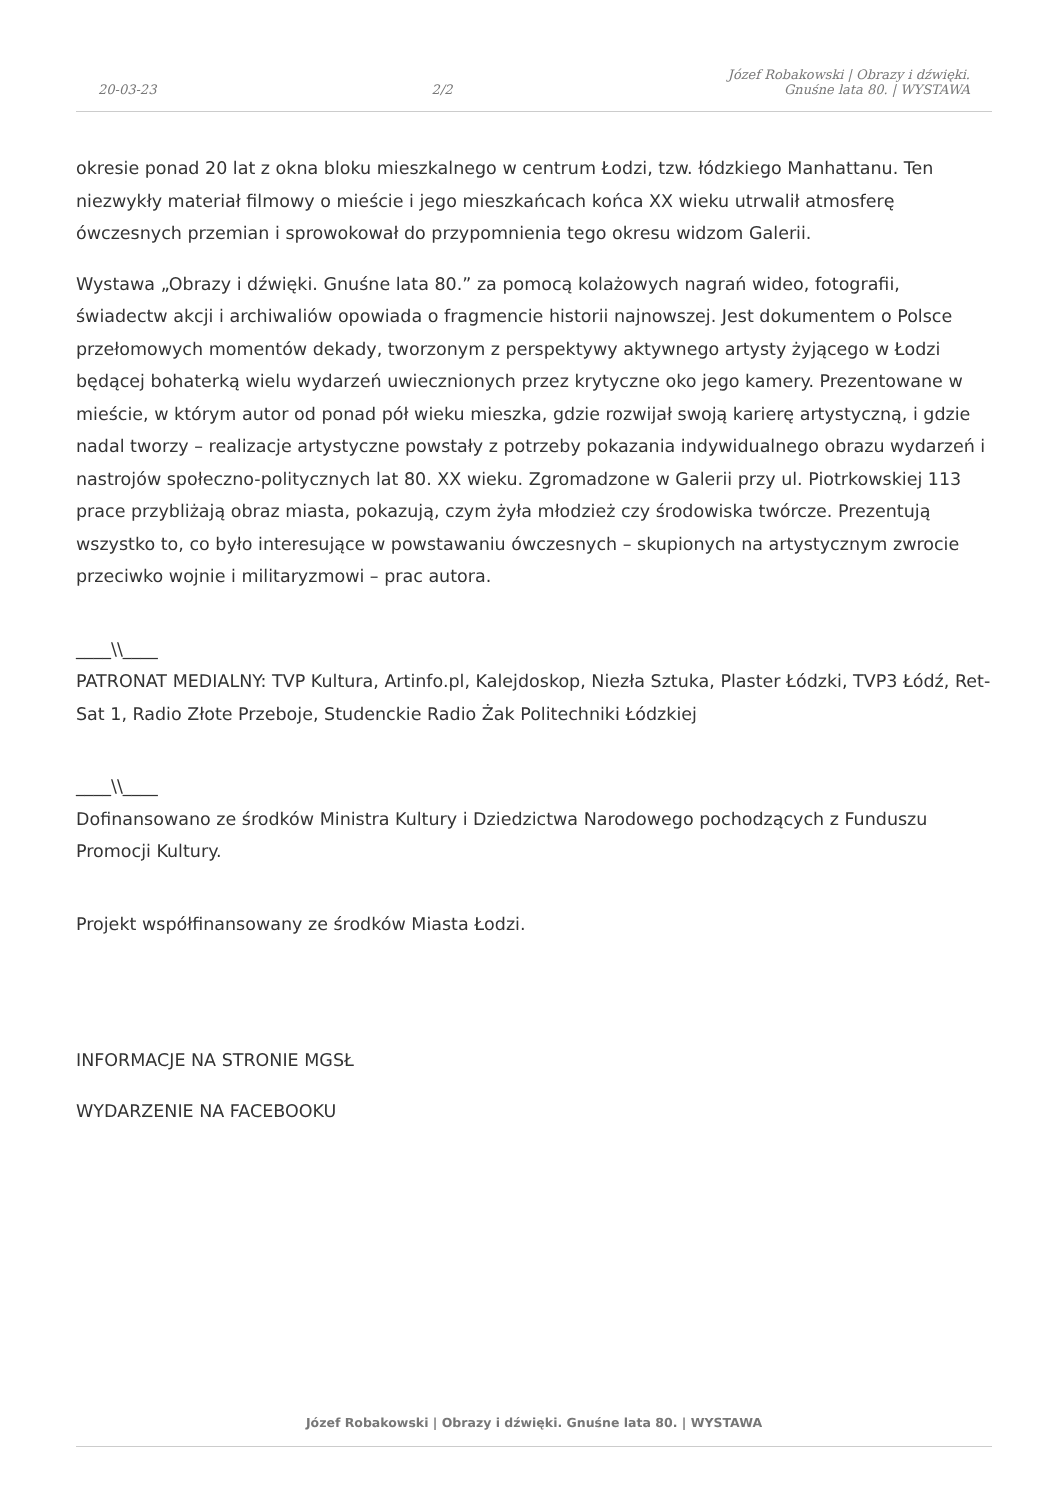20-03-23
2/2
Józef Robakowski | Obrazy i dźwięki.
Gnuśne lata 80. | WYSTAWA
okresie ponad 20 lat z okna bloku mieszkalnego w centrum Łodzi, tzw. łódzkiego Manhattanu. Ten niezwykły materiał filmowy o mieście i jego mieszkańcach końca XX wieku utrwalił atmosferę ówczesnych przemian i sprowokował do przypomnienia tego okresu widzom Galerii.
Wystawa „Obrazy i dźwięki. Gnuśne lata 80.” za pomocą kolażowych nagrań wideo, fotografii, świadectw akcji i archiwaliów opowiada o fragmencie historii najnowszej. Jest dokumentem o Polsce przełomowych momentów dekady, tworzonym z perspektywy aktywnego artysty żyjącego w Łodzi będącej bohaterką wielu wydarzeń uwiecznionych przez krytyczne oko jego kamery. Prezentowane w mieście, w którym autor od ponad pół wieku mieszka, gdzie rozwijał swoją karierę artystyczną, i gdzie nadal tworzy – realizacje artystyczne powstały z potrzeby pokazania indywidualnego obrazu wydarzeń i nastrojów społeczno-politycznych lat 80. XX wieku. Zgromadzone w Galerii przy ul. Piotrkowskiej 113 prace przybliżają obraz miasta, pokazują, czym żyła młodzież czy środowiska twórcze. Prezentują wszystko to, co było interesujące w powstawaniu ówczesnych – skupionych na artystycznym zwrocie przeciwko wojnie i militaryzmowi – prac autora.
____\\____
PATRONAT MEDIALNY: TVP Kultura, Artinfo.pl, Kalejdoskop, Niezła Sztuka, Plaster Łódzki, TVP3 Łódź, Ret-Sat 1, Radio Złote Przeboje, Studenckie Radio Żak Politechniki Łódzkiej
____\\____
Dofinansowano ze środków Ministra Kultury i Dziedzictwa Narodowego pochodzących z Funduszu Promocji Kultury.
Projekt współfinansowany ze środków Miasta Łodzi.
INFORMACJE NA STRONIE MGSŁ
WYDARZENIE NA FACEBOOKU
Józef Robakowski | Obrazy i dźwięki. Gnuśne lata 80. | WYSTAWA